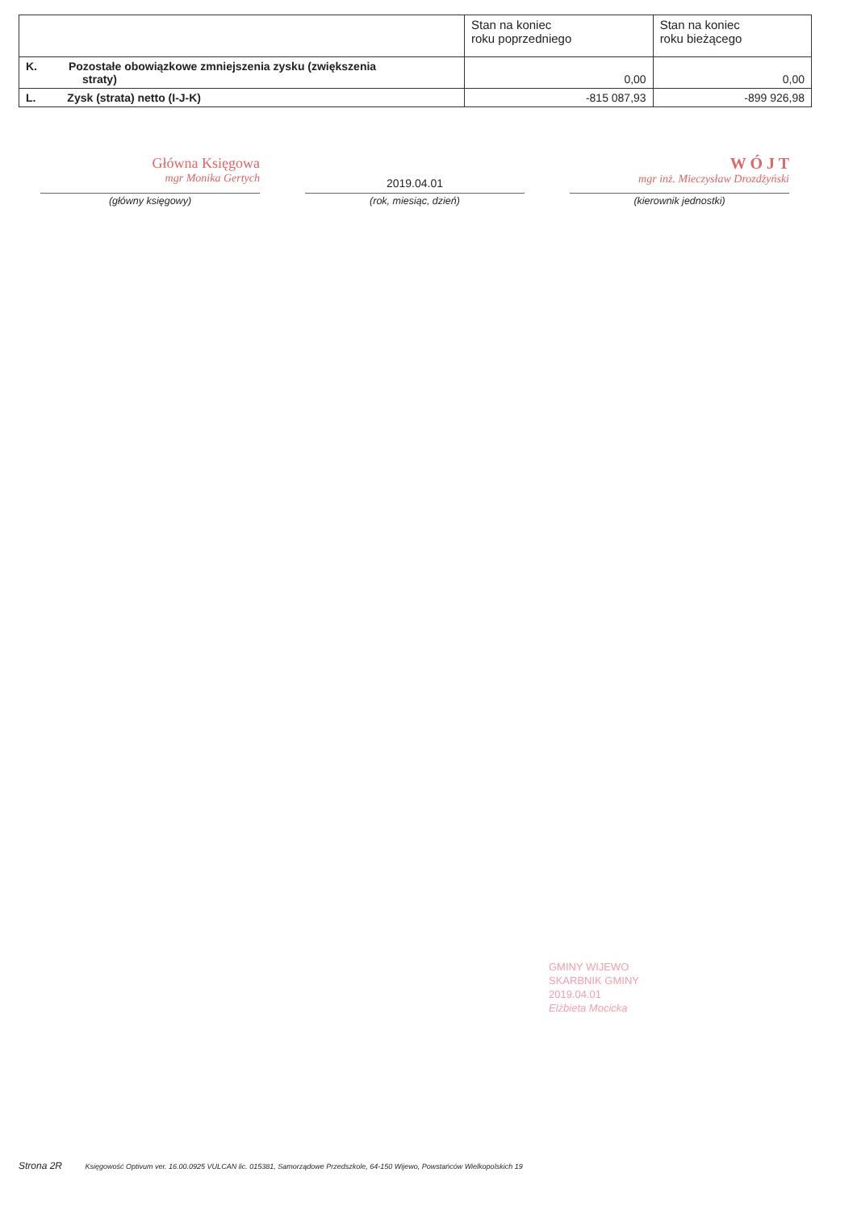| | Stan na koniec roku poprzedniego | Stan na koniec roku bieżącego |
| --- | --- | --- |
| K. Pozostałe obowiązkowe zmniejszenia zysku (zwiększenia straty) | 0,00 | 0,00 |
| L. Zysk (strata) netto (I-J-K) | -815 087,93 | -899 926,98 |
Główna Księgowa
mgr Monika Gertych
(główny księgowy)
2019.04.01
(rok, miesiąc, dzień)
W Ó J T
mgr inż. Mieczysław Drozdżyński
(kierownik jednostki)
GMINY WIJEWO
SKARBNIK GMINY
2019.04.01
Elżbieta Mocicka
Strona 2R Księgowość Optivum ver. 16.00.0925 VULCAN lic. 015381, Samorządowe Przedszkole, 64-150 Wijewo, Powstańców Wielkopolskich 19